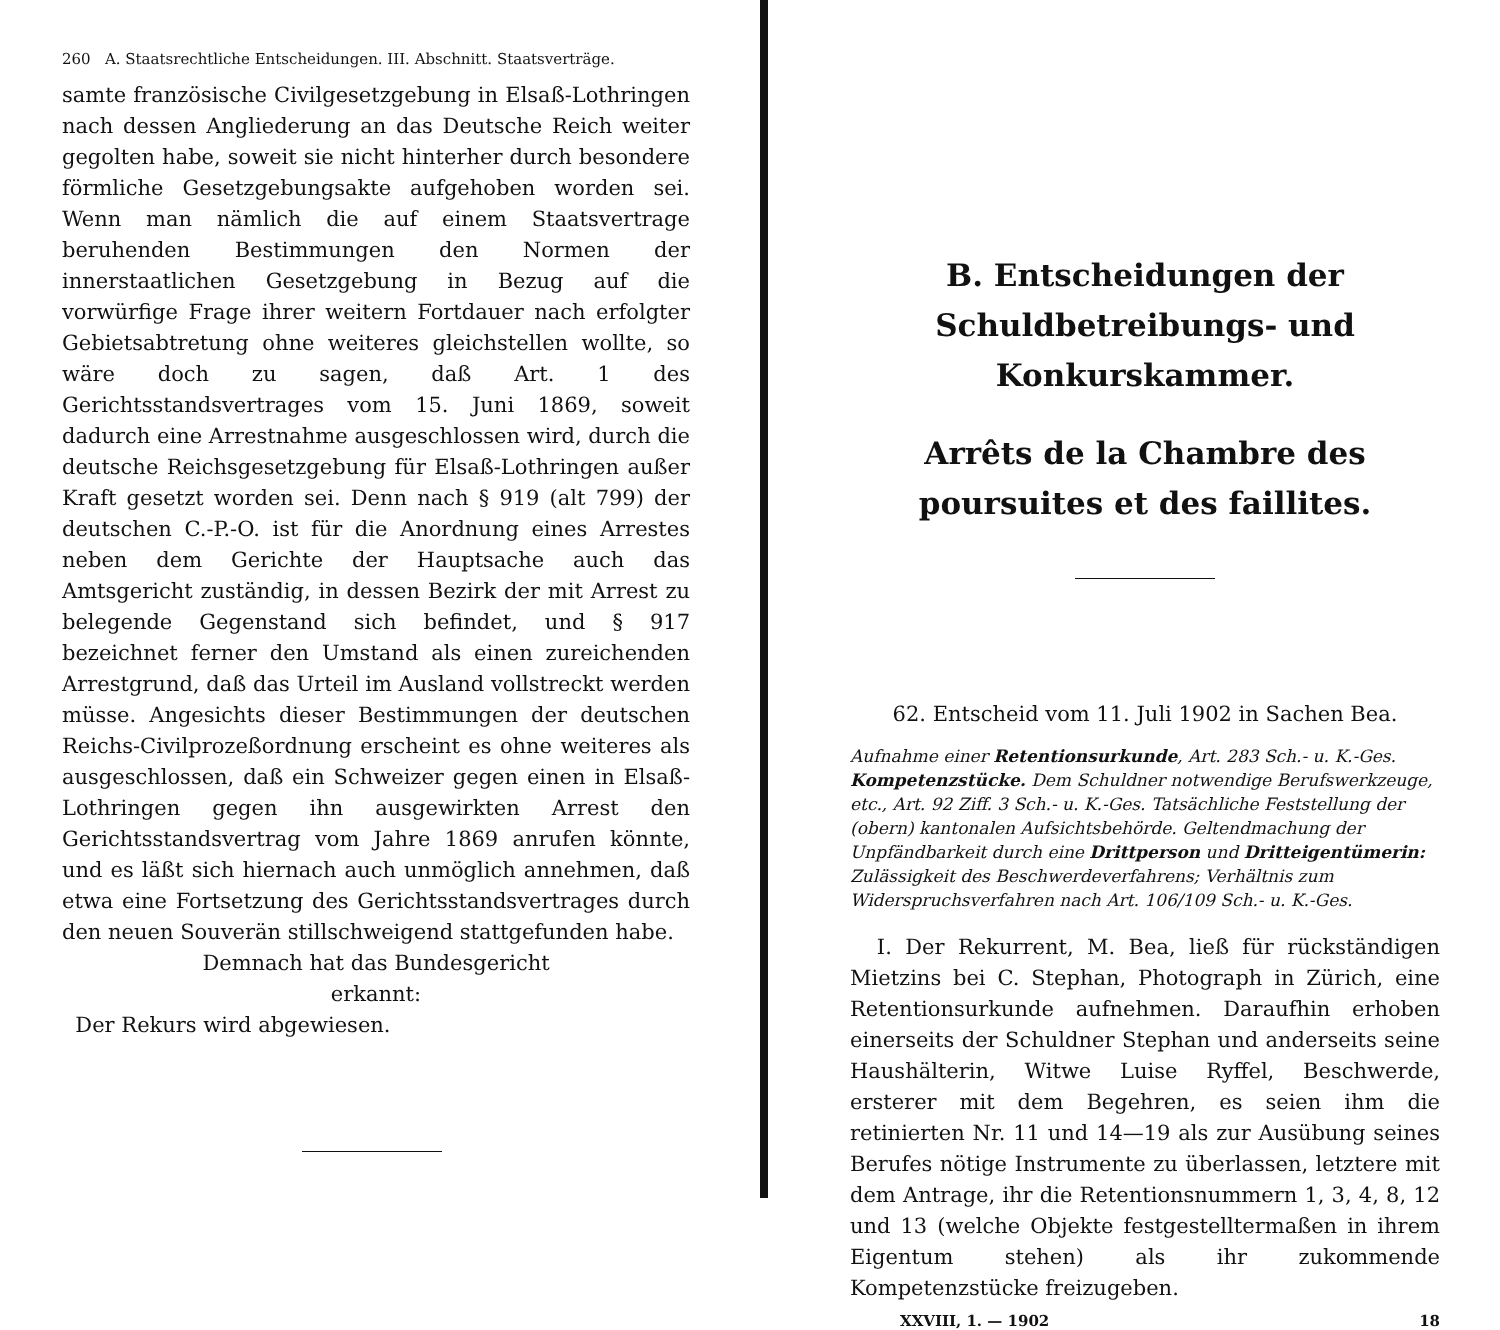260 A. Staatsrechtliche Entscheidungen. III. Abschnitt. Staatsverträge.
samte französische Civilgesetzgebung in Elsaß-Lothringen nach dessen Angliederung an das Deutsche Reich weiter gegolten habe, soweit sie nicht hinterher durch besondere förmliche Gesetzgebungsakte aufgehoben worden sei. Wenn man nämlich die auf einem Staatsvertrage beruhenden Bestimmungen den Normen der innerstaatlichen Gesetzgebung in Bezug auf die vorwürfige Frage ihrer weitern Fortdauer nach erfolgter Gebietsabtretung ohne weiteres gleichstellen wollte, so wäre doch zu sagen, daß Art. 1 des Gerichtsstandsvertrages vom 15. Juni 1869, soweit dadurch eine Arrestnahme ausgeschlossen wird, durch die deutsche Reichsgesetzgebung für Elsaß-Lothringen außer Kraft gesetzt worden sei. Denn nach § 919 (alt 799) der deutschen C.-P.-O. ist für die Anordnung eines Arrestes neben dem Gerichte der Hauptsache auch das Amtsgericht zuständig, in dessen Bezirk der mit Arrest zu belegende Gegenstand sich befindet, und § 917 bezeichnet ferner den Umstand als einen zureichenden Arrestgrund, daß das Urteil im Ausland vollstreckt werden müsse. Angesichts dieser Bestimmungen der deutschen Reichs-Civilprozeßordnung erscheint es ohne weiteres als ausgeschlossen, daß ein Schweizer gegen einen in Elsaß-Lothringen gegen ihn ausgewirkten Arrest den Gerichtsstandsvertrag vom Jahre 1869 anrufen könnte, und es läßt sich hiernach auch unmöglich annehmen, daß etwa eine Fortsetzung des Gerichtsstandsvertrages durch den neuen Souverän stillschweigend stattgefunden habe.
Demnach hat das Bundesgericht
erkannt:
Der Rekurs wird abgewiesen.
B. Entscheidungen der Schuldbetreibungs- und Konkurskammer.
Arrêts de la Chambre des poursuites et des faillites.
62. Entscheid vom 11. Juli 1902 in Sachen Bea.
Aufnahme einer Retentionsurkunde, Art. 283 Sch.- u. K.-Ges. Kompetenzstücke. Dem Schuldner notwendige Berufswerkzeuge, etc., Art. 92 Ziff. 3 Sch.- u. K.-Ges. Tatsächliche Feststellung der (obern) kantonalen Aufsichtsbehörde. Geltendmachung der Unpfändbarkeit durch eine Drittperson und Dritteigentümerin: Zulässigkeit des Beschwerdeverfahrens; Verhältnis zum Widerspruchsverfahren nach Art. 106/109 Sch.- u. K.-Ges.
I. Der Rekurrent, M. Bea, ließ für rückständigen Mietzins bei C. Stephan, Photograph in Zürich, eine Retentionsurkunde aufnehmen. Daraufhin erhoben einerseits der Schuldner Stephan und anderseits seine Haushälterin, Witwe Luise Ryffel, Beschwerde, ersterer mit dem Begehren, es seien ihm die retinierten Nr. 11 und 14—19 als zur Ausübung seines Berufes nötige Instrumente zu überlassen, letztere mit dem Antrage, ihr die Retentionsnummern 1, 3, 4, 8, 12 und 13 (welche Objekte festgestelltermaßen in ihrem Eigentum stehen) als ihr zukommende Kompetenzstücke freizugeben.
XXVIII, 1. — 1902 18